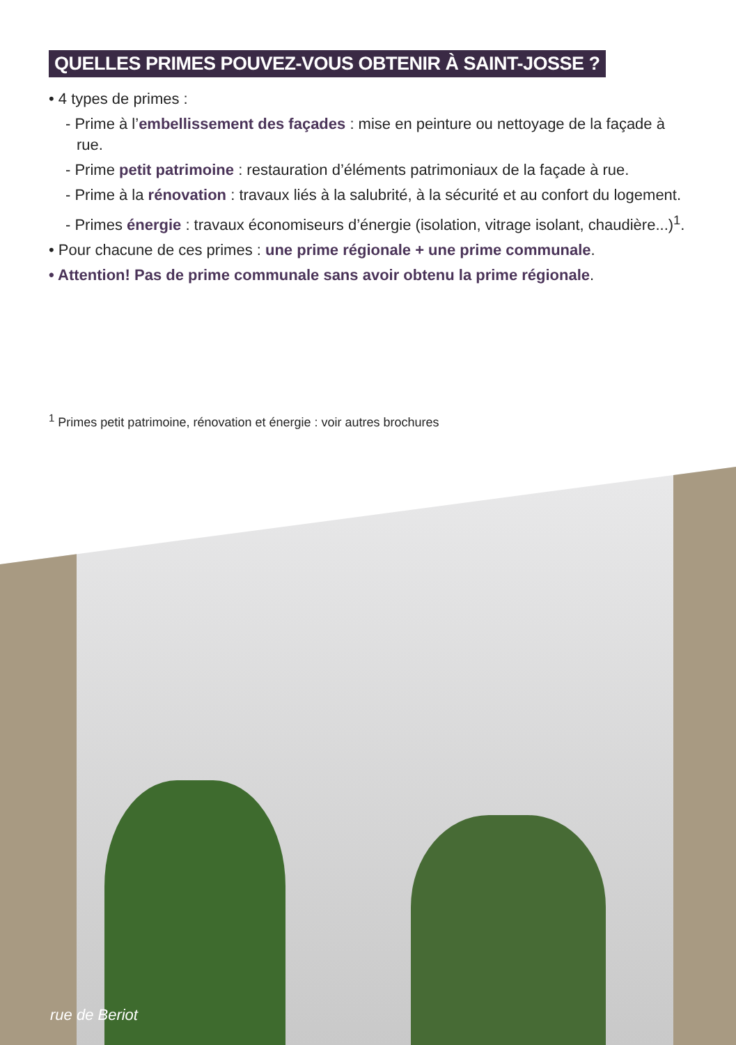QUELLES PRIMES POUVEZ-VOUS OBTENIR À SAINT-JOSSE ?
• 4 types de primes :
- Prime à l’embellissement des façades : mise en peinture ou nettoyage de la façade à rue.
- Prime petit patrimoine : restauration d’éléments patrimoniaux de la façade à rue.
- Prime à la rénovation : travaux liés à la salubrité, à la sécurité et au confort du logement.
- Primes énergie : travaux économiseurs d’énergie (isolation, vitrage isolant, chaudière...)<sup>1</sup>.
• Pour chacune de ces primes : une prime régionale + une prime communale.
• Attention! Pas de prime communale sans avoir obtenu la prime régionale.
<sup>1</sup> Primes petit patrimoine, rénovation et énergie : voir autres brochures
rue de Beriot